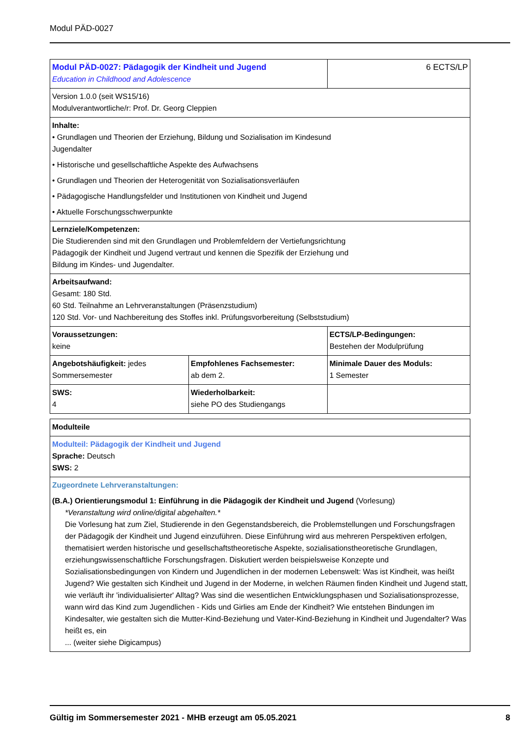Modul PÄD-0027
| Modul PÄD-0027: Pädagogik der Kindheit und Jugend Education in Childhood and Adolescence | | 6 ECTS/LP |
| Version 1.0.0 (seit WS15/16) Modulverantwortliche/r: Prof. Dr. Georg Cleppien | | |
| Inhalte: • Grundlagen und Theorien der Erziehung, Bildung und Sozialisation im Kindesund Jugendalter • Historische und gesellschaftliche Aspekte des Aufwachsens • Grundlagen und Theorien der Heterogenität von Sozialisationsverläufen • Pädagogische Handlungsfelder und Institutionen von Kindheit und Jugend • Aktuelle Forschungsschwerpunkte | | |
| Lernziele/Kompetenzen: Die Studierenden sind mit den Grundlagen und Problemfeldern der Vertiefungsrichtung Pädagogik der Kindheit und Jugend vertraut und kennen die Spezifik der Erziehung und Bildung im Kindes- und Jugendalter. | | |
| Arbeitsaufwand: Gesamt: 180 Std. 60 Std. Teilnahme an Lehrveranstaltungen (Präsenzstudium) 120 Std. Vor- und Nachbereitung des Stoffes inkl. Prüfungsvorbereitung (Selbststudium) | | |
| Voraussetzungen: keine | | ECTS/LP-Bedingungen: Bestehen der Modulprüfung |
| Angebotshäufigkeit: jedes Sommersemester | Empfohlenes Fachsemester: ab dem 2. | Minimale Dauer des Moduls: 1 Semester |
| SWS: 4 | Wiederholbarkeit: siehe PO des Studiengangs | |
| Modulteile |
| Modulteil: Pädagogik der Kindheit und Jugend Sprache: Deutsch SWS: 2 |
| Zugeordnete Lehrveranstaltungen: (B.A.) Orientierungsmodul 1: Einführung in die Pädagogik der Kindheit und Jugend (Vorlesung) *Veranstaltung wird online/digital abgehalten.* Die Vorlesung hat zum Ziel, Studierende in den Gegenstandsbereich, die Problemstellungen und Forschungsfragen der Pädagogik der Kindheit und Jugend einzuführen. Diese Einführung wird aus mehreren Perspektiven erfolgen, thematisiert werden historische und gesellschaftstheoretische Aspekte, sozialisationstheoretische Grundlagen, erziehungswissenschaftliche Forschungsfragen. Diskutiert werden beispielsweise Konzepte und Sozialisationsbedingungen von Kindern und Jugendlichen in der modernen Lebenswelt: Was ist Kindheit, was heißt Jugend? Wie gestalten sich Kindheit und Jugend in der Moderne, in welchen Räumen finden Kindheit und Jugend statt, wie verläuft ihr 'individualisierter' Alltag? Was sind die wesentlichen Entwicklungsphasen und Sozialisationsprozesse, wann wird das Kind zum Jugendlichen - Kids und Girlies am Ende der Kindheit? Wie entstehen Bindungen im Kindesalter, wie gestalten sich die Mutter-Kind-Beziehung und Vater-Kind-Beziehung in Kindheit und Jugendalter? Was heißt es, ein ... (weiter siehe Digicampus) |
Gültig im Sommersemester 2021 - MHB erzeugt am 05.05.2021 8